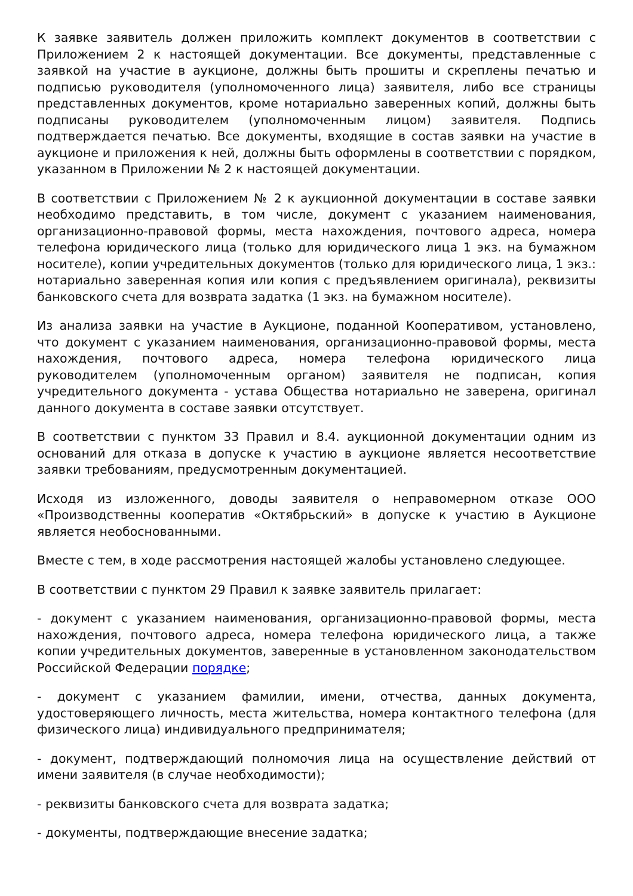К заявке заявитель должен приложить комплект документов в соответствии с Приложением 2 к настоящей документации. Все документы, представленные с заявкой на участие в аукционе, должны быть прошиты и скреплены печатью и подписью руководителя (уполномоченного лица) заявителя, либо все страницы представленных документов, кроме нотариально заверенных копий, должны быть подписаны руководителем (уполномоченным лицом) заявителя. Подпись подтверждается печатью. Все документы, входящие в состав заявки на участие в аукционе и приложения к ней, должны быть оформлены в соответствии с порядком, указанном в Приложении № 2 к настоящей документации.
В соответствии с Приложением № 2 к аукционной документации в составе заявки необходимо представить, в том числе, документ с указанием наименования, организационно-правовой формы, места нахождения, почтового адреса, номера телефона юридического лица (только для юридического лица 1 экз. на бумажном носителе), копии учредительных документов (только для юридического лица, 1 экз.: нотариально заверенная копия или копия с предъявлением оригинала), реквизиты банковского счета для возврата задатка (1 экз. на бумажном носителе).
Из анализа заявки на участие в Аукционе, поданной Кооперативом, установлено, что документ с указанием наименования, организационно-правовой формы, места нахождения, почтового адреса, номера телефона юридического лица руководителем (уполномоченным органом) заявителя не подписан, копия учредительного документа - устава Общества нотариально не заверена, оригинал данного документа в составе заявки отсутствует.
В соответствии с пунктом 33 Правил и 8.4. аукционной документации одним из оснований для отказа в допуске к участию в аукционе является несоответствие заявки требованиям, предусмотренным документацией.
Исходя из изложенного, доводы заявителя о неправомерном отказе ООО «Производственны кооператив «Октябрьский» в допуске к участию в Аукционе является необоснованными.
Вместе с тем, в ходе рассмотрения настоящей жалобы установлено следующее.
В соответствии с пунктом 29 Правил к заявке заявитель прилагает:
- документ с указанием наименования, организационно-правовой формы, места нахождения, почтового адреса, номера телефона юридического лица, а также копии учредительных документов, заверенные в установленном законодательством Российской Федерации порядке;
- документ с указанием фамилии, имени, отчества, данных документа, удостоверяющего личность, места жительства, номера контактного телефона (для физического лица) индивидуального предпринимателя;
- документ, подтверждающий полномочия лица на осуществление действий от имени заявителя (в случае необходимости);
- реквизиты банковского счета для возврата задатка;
- документы, подтверждающие внесение задатка;